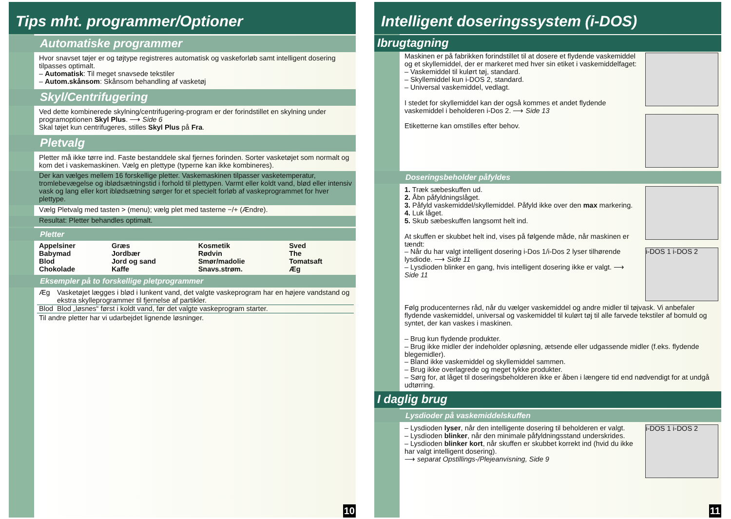Tips mht. programmer/Optioner
Automatiske programmer
Hvor snavset tøjer er og tøjtype registreres automatisk og vaskeforløb samt intelligent dosering tilpasses optimalt.
– Automatisk: Til meget snavsede tekstiler
– Autom.skånsom: Skånsom behandling af vasketøj
Skyl/Centrifugering
Ved dette kombinerede skylning/centrifugering-program er der forindstillet en skylning under programoptionen Skyl Plus. ⟶ Side 6
Skal tøjet kun centrifugeres, stilles Skyl Plus på Fra.
Pletvalg
Pletter må ikke tørre ind. Faste bestanddele skal fjernes forinden. Sorter vasketøjet som normalt og kom det i vaskemaskinen. Vælg en plettype (typerne kan ikke kombineres).
Der kan vælges mellem 16 forskellige pletter. Vaskemaskinen tilpasser vasketemperatur, tromlebevægelse og iblødsætningstid i forhold til plettypen. Varmt eller koldt vand, blød eller intensiv vask og lang eller kort iblødsætning sørger for et specielt forløb af vaskeprogrammet for hver plettype.
Vælg Pletvalg med tasten > (menu); vælg plet med tasterne −/+ (Ændre).
Resultat: Pletter behandles optimalt.
Pletter
| Appelsiner Babymad Blod Chokolade | Græs Jordbær Jord og sand Kaffe | Kosmetik Rødvin Smør/madolie Snavs.strøm. | Sved The Tomatsaft Æg |
Eksempler på to forskellige pletprogrammer
| Æg | Vasketøjet lægges i blød i lunkent vand, det valgte vaskeprogram har en højere vandstand og ekstra skylleprogrammer til fjernelse af partikler. |
| Blod | Blod „løsnes“ først i koldt vand, før det valgte vaskeprogram starter. |
Til andre pletter har vi udarbejdet lignende løsninger.
10
Intelligent doseringssystem (i-DOS)
Ibrugtagning
Maskinen er på fabrikken forindstillet til at dosere et flydende vaskemiddel og et skyllemiddel, der er markeret med hver sin etiket i vaskemiddelfaget:
– Vaskemiddel til kulørt tøj, standard.
– Skyllemiddel kun i-DOS 2, standard.
– Universal vaskemiddel, vedlagt.
I stedet for skyllemiddel kan der også kommes et andet flydende vaskemiddel i beholderen i-Dos 2. ⟶ Side 13
Etiketterne kan omstilles efter behov.
Doseringsbeholder påfyldes
1. Træk sæbeskuffen ud.
2. Åbn påfyldningslåget.
3. Påfyld vaskemiddel/skyllemiddel. Påfyld ikke over den max markering.
4. Luk låget.
5. Skub sæbeskuffen langsomt helt ind.
At skuffen er skubbet helt ind, vises på følgende måde, når maskinen er tændt:
– Når du har valgt intelligent dosering i-Dos 1/i-Dos 2 lyser tilhørende lysdiode. ⟶ Side 11
– Lysdioden blinker en gang, hvis intelligent dosering ikke er valgt. ⟶ Side 11
i-DOS 1 i-DOS 2
Følg producenternes råd, når du vælger vaskemiddel og andre midler til tøjvask. Vi anbefaler flydende vaskemiddel, universal og vaskemiddel til kulørt tøj til alle farvede tekstiler af bomuld og syntet, der kan vaskes i maskinen.
– Brug kun flydende produkter.
– Brug ikke midler der indeholder opløsning, ætsende eller udgassende midler (f.eks. flydende blegemidler).
– Bland ikke vaskemiddel og skyllemiddel sammen.
– Brug ikke overlagrede og meget tykke produkter.
– Sørg for, at låget til doseringsbeholderen ikke er åben i længere tid end nødvendigt for at undgå udtørring.
I daglig brug
Lysdioder på vaskemiddelskuffen
– Lysdioden lyser, når den intelligente dosering til beholderen er valgt.
– Lysdioden blinker, når den minimale påfyldningsstand underskrides.
– Lysdioden blinker kort, når skuffen er skubbet korrekt ind (hvid du ikke har valgt intelligent dosering).
⟶ separat Opstillings-/Plejeanvisning, Side 9
i-DOS 1 i-DOS 2
11